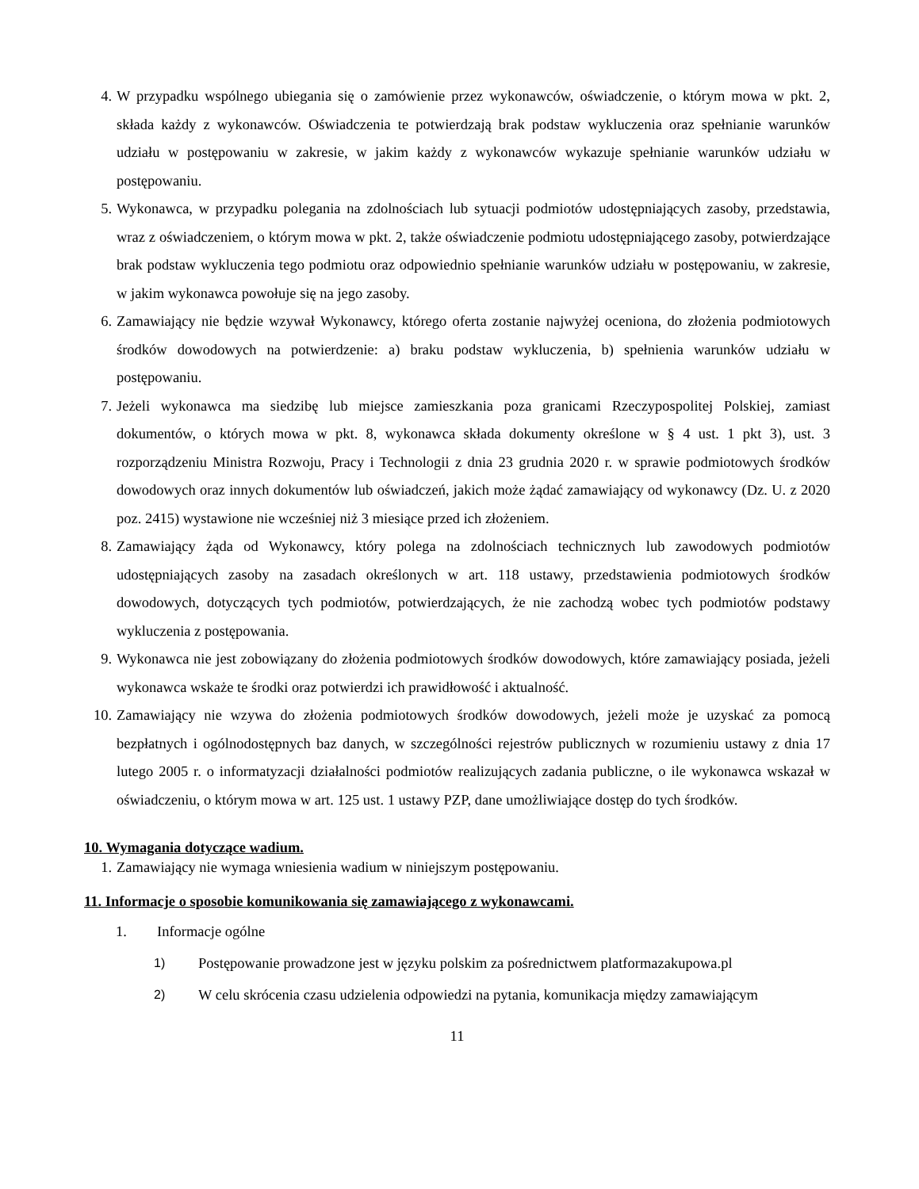4. W przypadku wspólnego ubiegania się o zamówienie przez wykonawców, oświadczenie, o którym mowa w pkt. 2, składa każdy z wykonawców. Oświadczenia te potwierdzają brak podstaw wykluczenia oraz spełnianie warunków udziału w postępowaniu w zakresie, w jakim każdy z wykonawców wykazuje spełnianie warunków udziału w postępowaniu.
5. Wykonawca, w przypadku polegania na zdolnościach lub sytuacji podmiotów udostępniających zasoby, przedstawia, wraz z oświadczeniem, o którym mowa w pkt. 2, także oświadczenie podmiotu udostępniającego zasoby, potwierdzające brak podstaw wykluczenia tego podmiotu oraz odpowiednio spełnianie warunków udziału w postępowaniu, w zakresie, w jakim wykonawca powołuje się na jego zasoby.
6. Zamawiający nie będzie wzywał Wykonawcy, którego oferta zostanie najwyżej oceniona, do złożenia podmiotowych środków dowodowych na potwierdzenie: a) braku podstaw wykluczenia, b) spełnienia warunków udziału w postępowaniu.
7. Jeżeli wykonawca ma siedzibę lub miejsce zamieszkania poza granicami Rzeczypospolitej Polskiej, zamiast dokumentów, o których mowa w pkt. 8, wykonawca składa dokumenty określone w § 4 ust. 1 pkt 3), ust. 3 rozporządzeniu Ministra Rozwoju, Pracy i Technologii z dnia 23 grudnia 2020 r. w sprawie podmiotowych środków dowodowych oraz innych dokumentów lub oświadczeń, jakich może żądać zamawiający od wykonawcy (Dz. U. z 2020 poz. 2415) wystawione nie wcześniej niż 3 miesiące przed ich złożeniem.
8. Zamawiający żąda od Wykonawcy, który polega na zdolnościach technicznych lub zawodowych podmiotów udostępniających zasoby na zasadach określonych w art. 118 ustawy, przedstawienia podmiotowych środków dowodowych, dotyczących tych podmiotów, potwierdzających, że nie zachodzą wobec tych podmiotów podstawy wykluczenia z postępowania.
9. Wykonawca nie jest zobowiązany do złożenia podmiotowych środków dowodowych, które zamawiający posiada, jeżeli wykonawca wskaże te środki oraz potwierdzi ich prawidłowość i aktualność.
10. Zamawiający nie wzywa do złożenia podmiotowych środków dowodowych, jeżeli może je uzyskać za pomocą bezpłatnych i ogólnodostępnych baz danych, w szczególności rejestrów publicznych w rozumieniu ustawy z dnia 17 lutego 2005 r. o informatyzacji działalności podmiotów realizujących zadania publiczne, o ile wykonawca wskazał w oświadczeniu, o którym mowa w art. 125 ust. 1 ustawy PZP, dane umożliwiające dostęp do tych środków.
10. Wymagania dotyczące wadium.
1. Zamawiający nie wymaga wniesienia wadium w niniejszym postępowaniu.
11. Informacje o sposobie komunikowania się zamawiającego z wykonawcami.
1. Informacje ogólne
1) Postępowanie prowadzone jest w języku polskim za pośrednictwem platformazakupowa.pl
2) W celu skrócenia czasu udzielenia odpowiedzi na pytania, komunikacja między zamawiającym
11